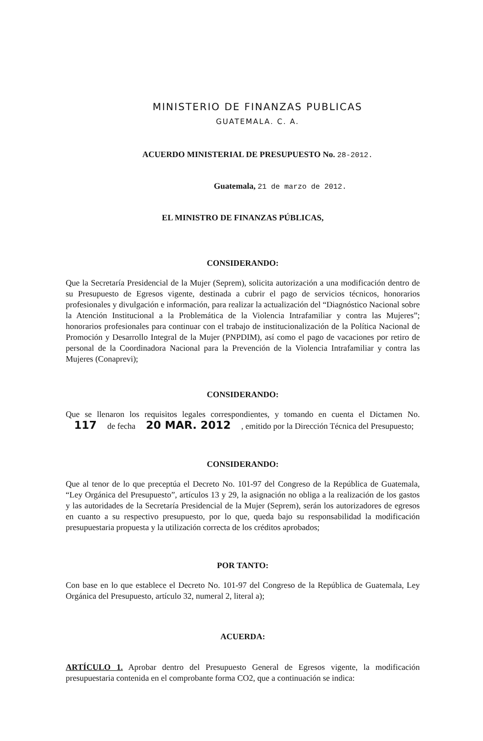MINISTERIO DE FINANZAS PUBLICAS
GUATEMALA. C. A.
ACUERDO MINISTERIAL DE PRESUPUESTO No. 28-2012.
Guatemala, 21 de marzo de 2012.
EL MINISTRO DE FINANZAS PÚBLICAS,
CONSIDERANDO:
Que la Secretaría Presidencial de la Mujer (Seprem), solicita autorización a una modificación dentro de su Presupuesto de Egresos vigente, destinada a cubrir el pago de servicios técnicos, honorarios profesionales y divulgación e información, para realizar la actualización del “Diagnóstico Nacional sobre la Atención Institucional a la Problemática de la Violencia Intrafamiliar y contra las Mujeres”; honorarios profesionales para continuar con el trabajo de institucionalización de la Política Nacional de Promoción y Desarrollo Integral de la Mujer (PNPDIM), así como el pago de vacaciones por retiro de personal de la Coordinadora Nacional para la Prevención de la Violencia Intrafamiliar y contra las Mujeres (Conaprevi);
CONSIDERANDO:
Que se llenaron los requisitos legales correspondientes, y tomando en cuenta el Dictamen No. 117 de fecha 20 MAR. 2012 , emitido por la Dirección Técnica del Presupuesto;
CONSIDERANDO:
Que al tenor de lo que preceptúa el Decreto No. 101-97 del Congreso de la República de Guatemala, “Ley Orgánica del Presupuesto”, artículos 13 y 29, la asignación no obliga a la realización de los gastos y las autoridades de la Secretaría Presidencial de la Mujer (Seprem), serán los autorizadores de egresos en cuanto a su respectivo presupuesto, por lo que, queda bajo su responsabilidad la modificación presupuestaria propuesta y la utilización correcta de los créditos aprobados;
POR TANTO:
Con base en lo que establece el Decreto No. 101-97 del Congreso de la República de Guatemala, Ley Orgánica del Presupuesto, artículo 32, numeral 2, literal a);
ACUERDA:
ARTÍCULO 1. Aprobar dentro del Presupuesto General de Egresos vigente, la modificación presupuestaria contenida en el comprobante forma CO2, que a continuación se indica: